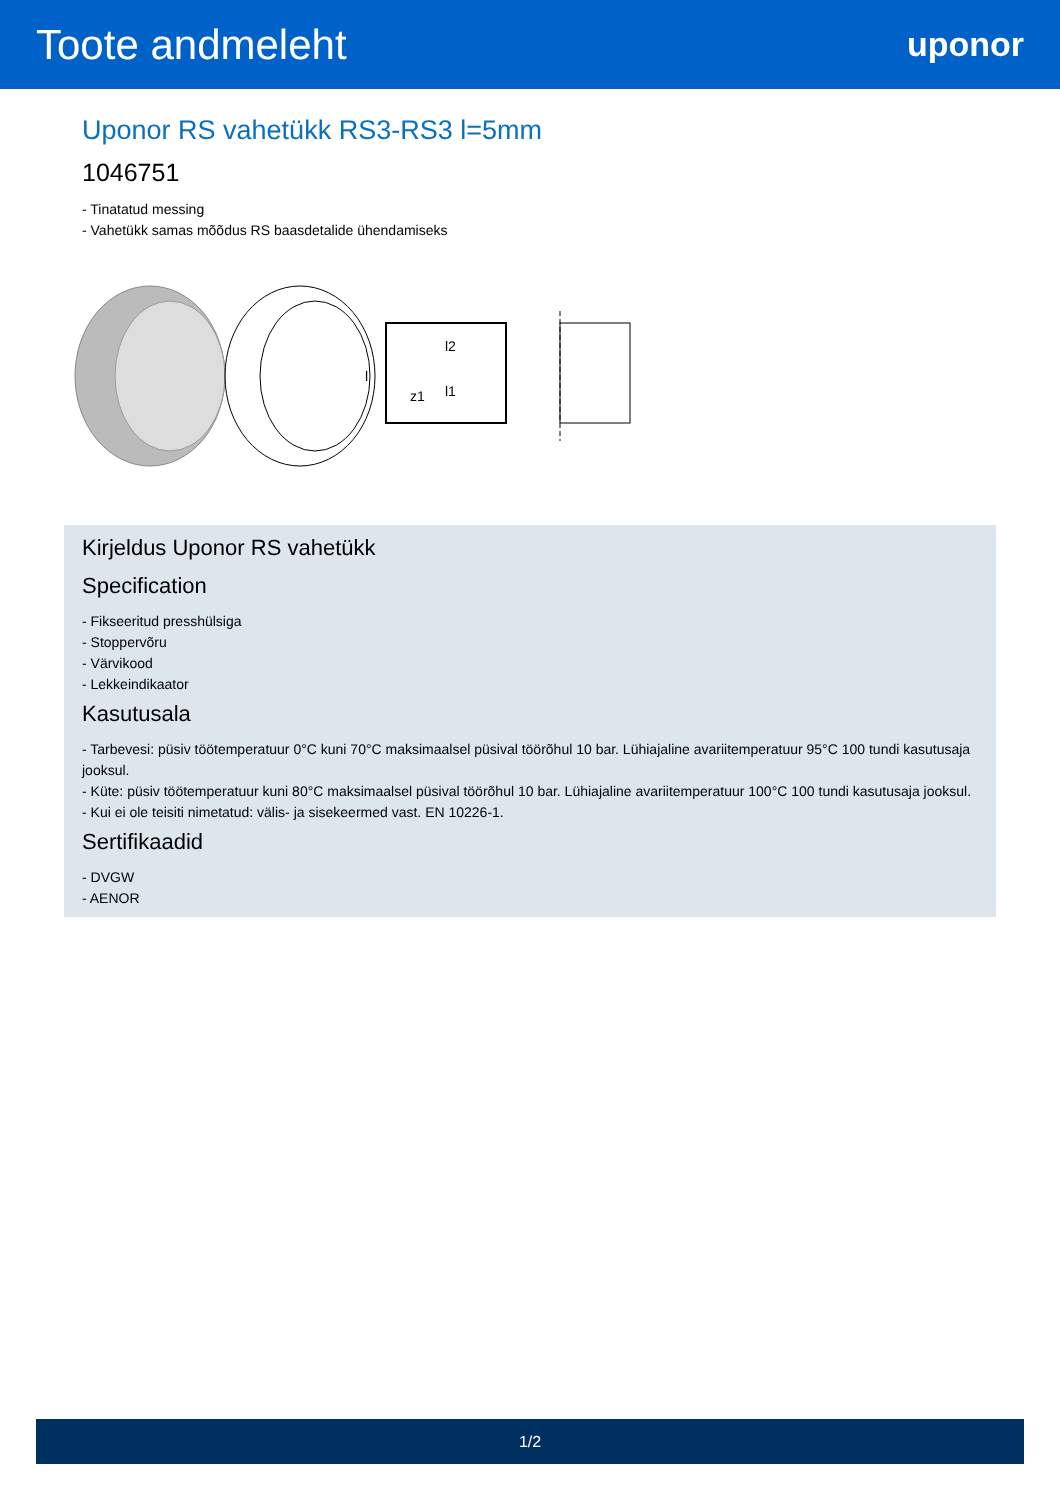Toote andmeleht
uponor
Uponor RS vahetükk RS3-RS3 l=5mm
1046751
- Tinatatud messing
- Vahetükk samas mõõdus RS baasdetalide ühendamiseks
l
z1
l1
l2
Kirjeldus Uponor RS vahetükk
Specification
- Fikseeritud presshülsiga
- Stoppervõru
- Värvikood
- Lekkeindikaator
Kasutusala
- Tarbevesi: püsiv töötemperatuur 0°C kuni 70°C maksimaalsel püsival töörõhul 10 bar. Lühiajaline avariitemperatuur 95°C 100 tundi kasutusaja jooksul.
- Küte: püsiv töötemperatuur kuni 80°C maksimaalsel püsival töörõhul 10 bar. Lühiajaline avariitemperatuur 100°C 100 tundi kasutusaja jooksul.
- Kui ei ole teisiti nimetatud: välis- ja sisekeermed vast. EN 10226-1.
Sertifikaadid
- DVGW
- AENOR
1/2